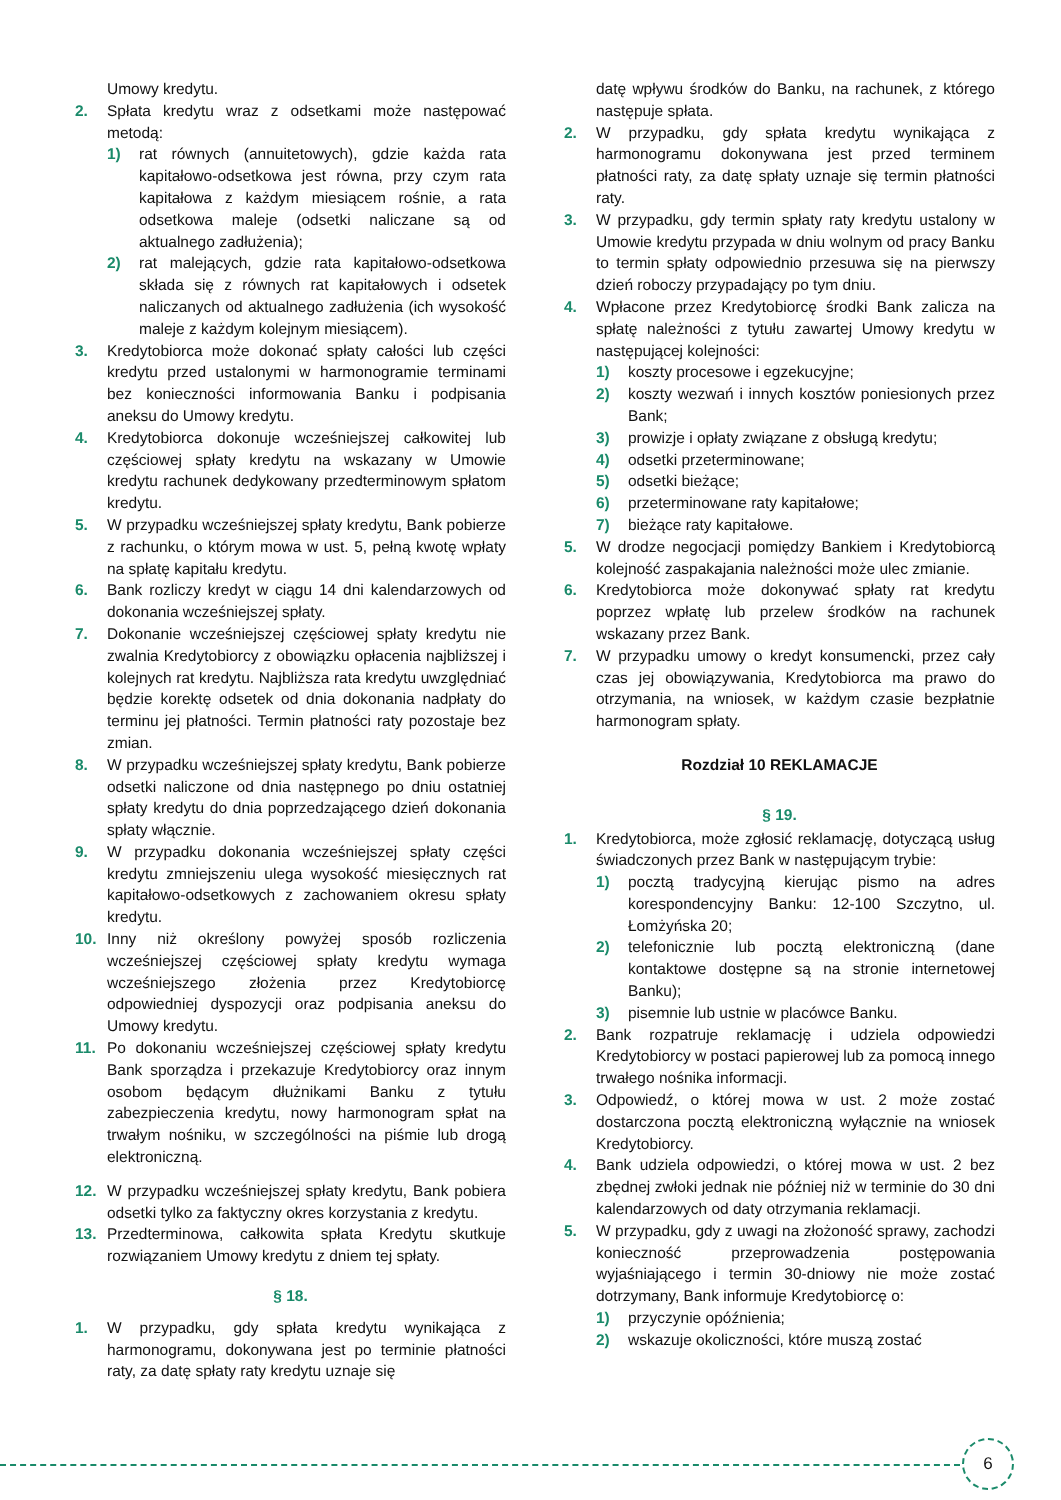Umowy kredytu.
2. Spłata kredytu wraz z odsetkami może następować metodą:
1) rat równych (annuitetowych), gdzie każda rata kapitałowo-odsetkowa jest równa, przy czym rata kapitałowa z każdym miesiącem rośnie, a rata odsetkowa maleje (odsetki naliczane są od aktualnego zadłużenia);
2) rat malejących, gdzie rata kapitałowo-odsetkowa składa się z równych rat kapitałowych i odsetek naliczanych od aktualnego zadłużenia (ich wysokość maleje z każdym kolejnym miesiącem).
3. Kredytobiorca może dokonać spłaty całości lub części kredytu przed ustalonymi w harmonogramie terminami bez konieczności informowania Banku i podpisania aneksu do Umowy kredytu.
4. Kredytobiorca dokonuje wcześniejszej całkowitej lub częściowej spłaty kredytu na wskazany w Umowie kredytu rachunek dedykowany przedterminowym spłatom kredytu.
5. W przypadku wcześniejszej spłaty kredytu, Bank pobierze z rachunku, o którym mowa w ust. 5, pełną kwotę wpłaty na spłatę kapitału kredytu.
6. Bank rozliczy kredyt w ciągu 14 dni kalendarzowych od dokonania wcześniejszej spłaty.
7. Dokonanie wcześniejszej częściowej spłaty kredytu nie zwalnia Kredytobiorcy z obowiązku opłacenia najbliższej i kolejnych rat kredytu. Najbliższa rata kredytu uwzględniać będzie korektę odsetek od dnia dokonania nadpłaty do terminu jej płatności. Termin płatności raty pozostaje bez zmian.
8. W przypadku wcześniejszej spłaty kredytu, Bank pobierze odsetki naliczone od dnia następnego po dniu ostatniej spłaty kredytu do dnia poprzedzającego dzień dokonania spłaty włącznie.
9. W przypadku dokonania wcześniejszej spłaty części kredytu zmniejszeniu ulega wysokość miesięcznych rat kapitałowo-odsetkowych z zachowaniem okresu spłaty kredytu.
10. Inny niż określony powyżej sposób rozliczenia wcześniejszej częściowej spłaty kredytu wymaga wcześniejszego złożenia przez Kredytobiorcę odpowiedniej dyspozycji oraz podpisania aneksu do Umowy kredytu.
11. Po dokonaniu wcześniejszej częściowej spłaty kredytu Bank sporządza i przekazuje Kredytobiorcy oraz innym osobom będącym dłużnikami Banku z tytułu zabezpieczenia kredytu, nowy harmonogram spłat na trwałym nośniku, w szczególności na piśmie lub drogą elektroniczną.
12. W przypadku wcześniejszej spłaty kredytu, Bank pobiera odsetki tylko za faktyczny okres korzystania z kredytu.
13. Przedterminowa, całkowita spłata Kredytu skutkuje rozwiązaniem Umowy kredytu z dniem tej spłaty.
§ 18.
1. W przypadku, gdy spłata kredytu wynikająca z harmonogramu, dokonywana jest po terminie płatności raty, za datę spłaty raty kredytu uznaje się
datę wpływu środków do Banku, na rachunek, z którego następuje spłata.
2. W przypadku, gdy spłata kredytu wynikająca z harmonogramu dokonywana jest przed terminem płatności raty, za datę spłaty uznaje się termin płatności raty.
3. W przypadku, gdy termin spłaty raty kredytu ustalony w Umowie kredytu przypada w dniu wolnym od pracy Banku to termin spłaty odpowiednio przesuwa się na pierwszy dzień roboczy przypadający po tym dniu.
4. Wpłacone przez Kredytobiorcę środki Bank zalicza na spłatę należności z tytułu zawartej Umowy kredytu w następującej kolejności:
1) koszty procesowe i egzekucyjne;
2) koszty wezwań i innych kosztów poniesionych przez Bank;
3) prowizje i opłaty związane z obsługą kredytu;
4) odsetki przeterminowane;
5) odsetki bieżące;
6) przeterminowane raty kapitałowe;
7) bieżące raty kapitałowe.
5. W drodze negocjacji pomiędzy Bankiem i Kredytobiorcą kolejność zaspakajania należności może ulec zmianie.
6. Kredytobiorca może dokonywać spłaty rat kredytu poprzez wpłatę lub przelew środków na rachunek wskazany przez Bank.
7. W przypadku umowy o kredyt konsumencki, przez cały czas jej obowiązywania, Kredytobiorca ma prawo do otrzymania, na wniosek, w każdym czasie bezpłatnie harmonogram spłaty.
Rozdział 10 REKLAMACJE
§ 19.
1. Kredytobiorca, może zgłosić reklamację, dotyczącą usług świadczonych przez Bank w następującym trybie:
1) pocztą tradycyjną kierując pismo na adres korespondencyjny Banku: 12-100 Szczytno, ul. Łomżyńska 20;
2) telefonicznie lub pocztą elektroniczną (dane kontaktowe dostępne są na stronie internetowej Banku);
3) pisemnie lub ustnie w placówce Banku.
2. Bank rozpatruje reklamację i udziela odpowiedzi Kredytobiorcy w postaci papierowej lub za pomocą innego trwałego nośnika informacji.
3. Odpowiedź, o której mowa w ust. 2 może zostać dostarczona pocztą elektroniczną wyłącznie na wniosek Kredytobiorcy.
4. Bank udziela odpowiedzi, o której mowa w ust. 2 bez zbędnej zwłoki jednak nie później niż w terminie do 30 dni kalendarzowych od daty otrzymania reklamacji.
5. W przypadku, gdy z uwagi na złożoność sprawy, zachodzi konieczność przeprowadzenia postępowania wyjaśniającego i termin 30-dniowy nie może zostać dotrzymany, Bank informuje Kredytobiorcę o:
1) przyczynie opóźnienia;
2) wskazuje okoliczności, które muszą zostać
6